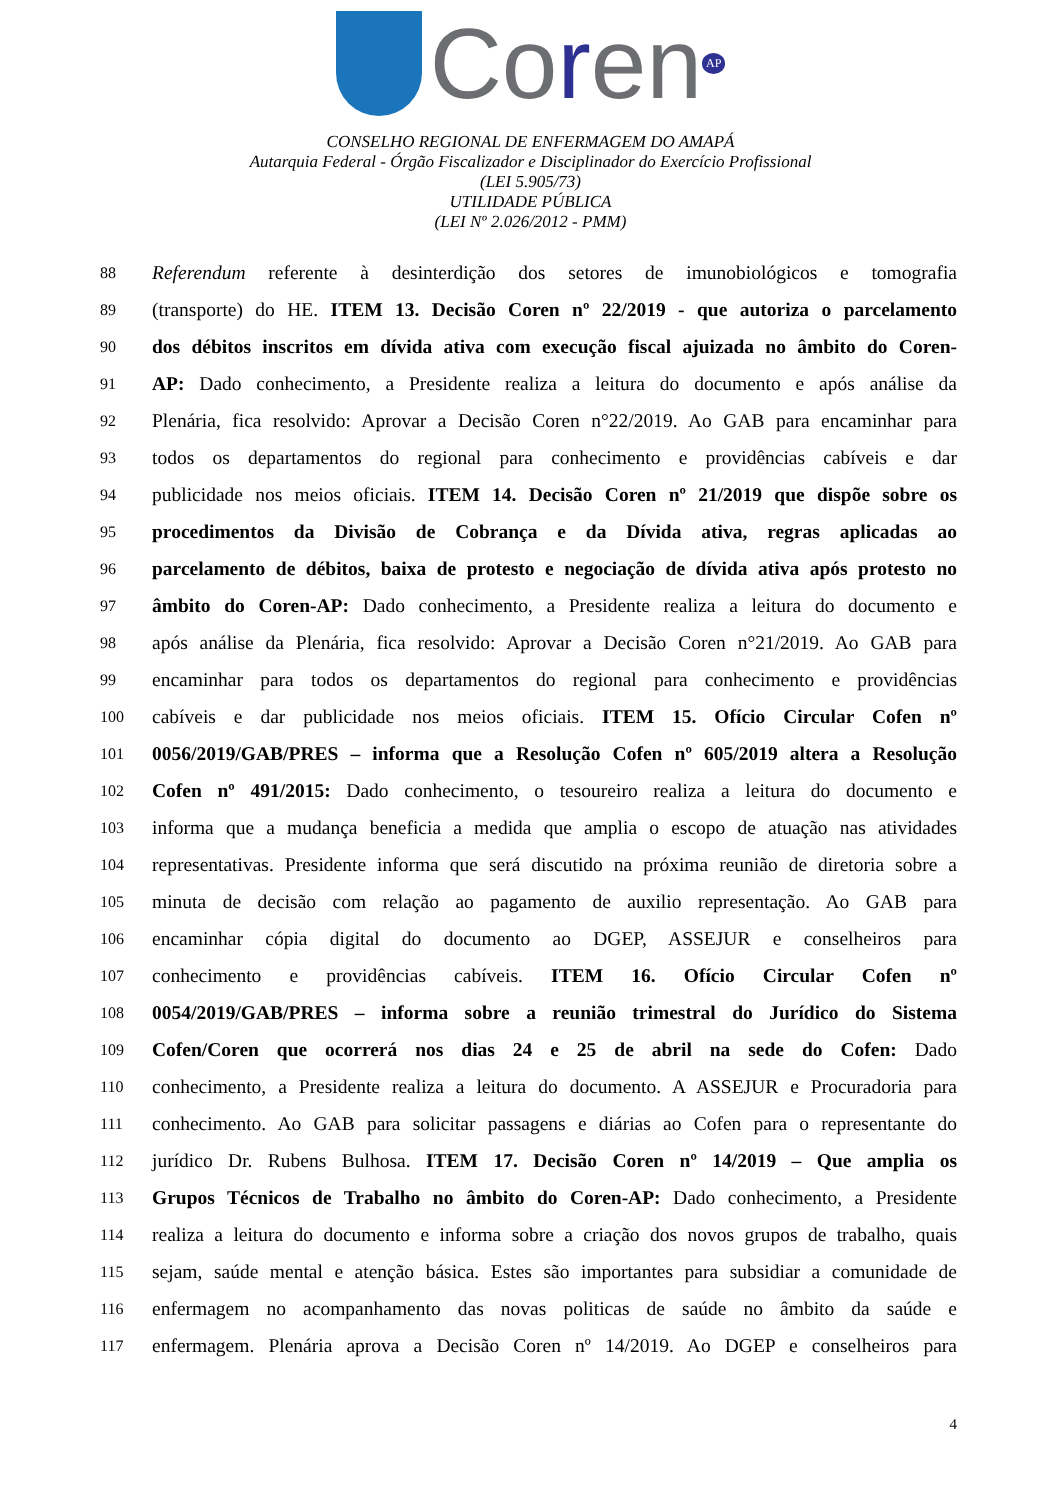Coren
AP
CONSELHO REGIONAL DE ENFERMAGEM DO AMAPÁ
Autarquia Federal - Órgão Fiscalizador e Disciplinador do Exercício Profissional
(LEI 5.905/73)
UTILIDADE PÚBLICA
(LEI Nº 2.026/2012 - PMM)
88 Referendum referente à desinterdição dos setores de imunobiológicos e tomografia
89 (transporte) do HE. ITEM 13. Decisão Coren nº 22/2019 - que autoriza o parcelamento
90 dos débitos inscritos em dívida ativa com execução fiscal ajuizada no âmbito do Coren-
91 AP: Dado conhecimento, a Presidente realiza a leitura do documento e após análise da
92 Plenária, fica resolvido: Aprovar a Decisão Coren n°22/2019. Ao GAB para encaminhar para
93 todos os departamentos do regional para conhecimento e providências cabíveis e dar
94 publicidade nos meios oficiais. ITEM 14. Decisão Coren nº 21/2019 que dispõe sobre os
95 procedimentos da Divisão de Cobrança e da Dívida ativa, regras aplicadas ao
96 parcelamento de débitos, baixa de protesto e negociação de dívida ativa após protesto no
97 âmbito do Coren-AP: Dado conhecimento, a Presidente realiza a leitura do documento e
98 após análise da Plenária, fica resolvido: Aprovar a Decisão Coren n°21/2019. Ao GAB para
99 encaminhar para todos os departamentos do regional para conhecimento e providências
100 cabíveis e dar publicidade nos meios oficiais. ITEM 15. Ofício Circular Cofen nº
101 0056/2019/GAB/PRES – informa que a Resolução Cofen nº 605/2019 altera a Resolução
102 Cofen nº 491/2015: Dado conhecimento, o tesoureiro realiza a leitura do documento e
103 informa que a mudança beneficia a medida que amplia o escopo de atuação nas atividades
104 representativas. Presidente informa que será discutido na próxima reunião de diretoria sobre a
105 minuta de decisão com relação ao pagamento de auxilio representação. Ao GAB para
106 encaminhar cópia digital do documento ao DGEP, ASSEJUR e conselheiros para
107 conhecimento e providências cabíveis. ITEM 16. Ofício Circular Cofen nº
108 0054/2019/GAB/PRES – informa sobre a reunião trimestral do Jurídico do Sistema
109 Cofen/Coren que ocorrerá nos dias 24 e 25 de abril na sede do Cofen: Dado
110 conhecimento, a Presidente realiza a leitura do documento. A ASSEJUR e Procuradoria para
111 conhecimento. Ao GAB para solicitar passagens e diárias ao Cofen para o representante do
112 jurídico Dr. Rubens Bulhosa. ITEM 17. Decisão Coren nº 14/2019 – Que amplia os
113 Grupos Técnicos de Trabalho no âmbito do Coren-AP: Dado conhecimento, a Presidente
114 realiza a leitura do documento e informa sobre a criação dos novos grupos de trabalho, quais
115 sejam, saúde mental e atenção básica. Estes são importantes para subsidiar a comunidade de
116 enfermagem no acompanhamento das novas politicas de saúde no âmbito da saúde e
117 enfermagem. Plenária aprova a Decisão Coren nº 14/2019. Ao DGEP e conselheiros para
4